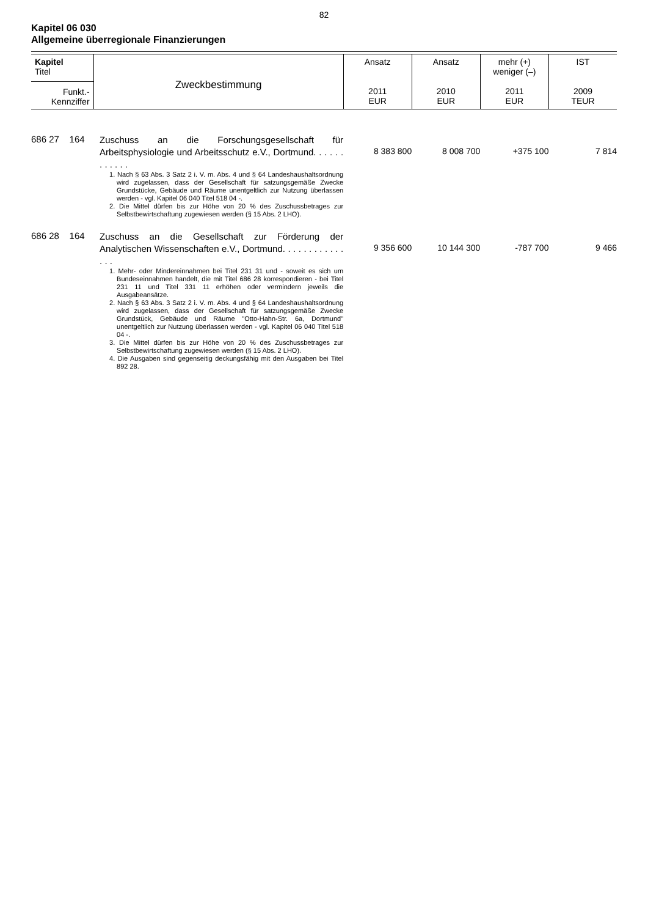82
Kapitel 06 030
Allgemeine überregionale Finanzierungen
| Kapitel Titel Funkt.- Kennziffer | Zweckbestimmung | Ansatz 2011 EUR | Ansatz 2010 EUR | mehr (+) weniger (–) 2011 EUR | IST 2009 TEUR |
| --- | --- | --- | --- | --- | --- |
| 686 27 164 | Zuschuss an die Forschungsgesellschaft für Arbeitsphysiologie und Arbeitsschutz e.V., Dortmund. . . . . . . . . . . . | 8 383 800 | 8 008 700 | +375 100 | 7 814 |
| | 1. Nach § 63 Abs. 3 Satz 2 i. V. m. Abs. 4 und § 64 Landeshaushaltsordnung wird zugelassen, dass der Gesellschaft für satzungsgemäße Zwecke Grundstücke, Gebäude und Räume unentgeltlich zur Nutzung überlassen werden - vgl. Kapitel 06 040 Titel 518 04 -. 2. Die Mittel dürfen bis zur Höhe von 20 % des Zuschussbetrages zur Selbstbewirtschaftung zugewiesen werden (§ 15 Abs. 2 LHO). | | | | |
| 686 28 164 | Zuschuss an die Gesellschaft zur Förderung der Analytischen Wissenschaften e.V., Dortmund. . . . . . . . . . . . . . . | 9 356 600 | 10 144 300 | -787 700 | 9 466 |
| | 1. Mehr- oder Mindereinnahmen bei Titel 231 31 und - soweit es sich um Bundeseinnahmen handelt, die mit Titel 686 28 korrespondieren - bei Titel 231 11 und Titel 331 11 erhöhen oder vermindern jeweils die Ausgabeansätze. 2. Nach § 63 Abs. 3 Satz 2 i. V. m. Abs. 4 und § 64 Landeshaushaltsordnung wird zugelassen, dass der Gesellschaft für satzungsgemäße Zwecke Grundstück, Gebäude und Räume "Otto-Hahn-Str. 6a, Dortmund" unentgeltlich zur Nutzung überlassen werden - vgl. Kapitel 06 040 Titel 518 04 -. 3. Die Mittel dürfen bis zur Höhe von 20 % des Zuschussbetrages zur Selbstbewirtschaftung zugewiesen werden (§ 15 Abs. 2 LHO). 4. Die Ausgaben sind gegenseitig deckungsfähig mit den Ausgaben bei Titel 892 28. | | | | |